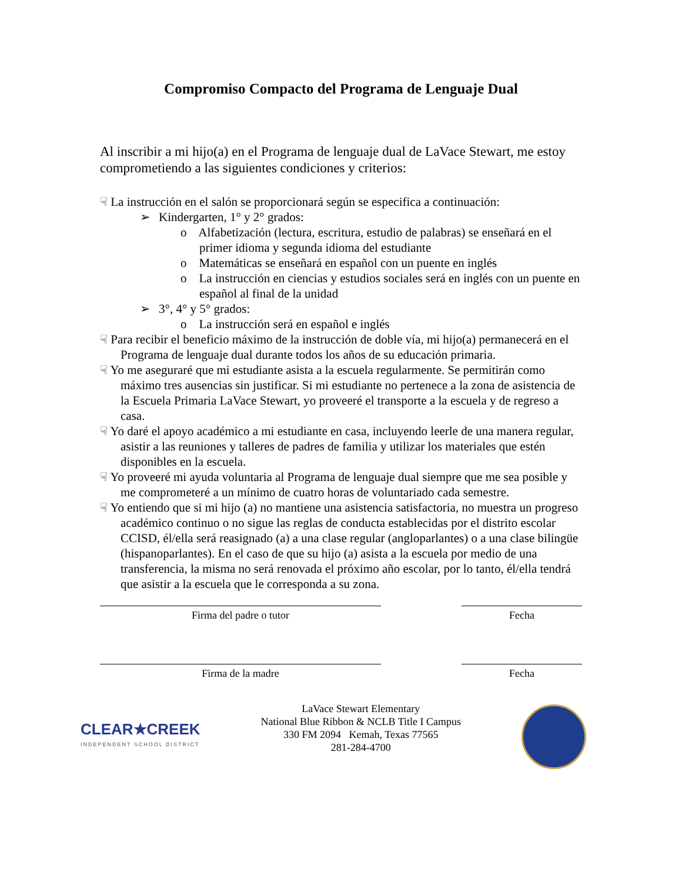Compromiso Compacto del Programa de Lenguaje Dual
Al inscribir a mi hijo(a) en el Programa de lenguaje dual de LaVace Stewart, me estoy comprometiendo a las siguientes condiciones y criterios:
☟ La instrucción en el salón se proporcionará según se especifica a continuación:
➢ Kindergarten, 1° y 2° grados:
o Alfabetización (lectura, escritura, estudio de palabras) se enseñará en el primer idioma y segunda idioma del estudiante
o Matemáticas se enseñará en español con un puente en inglés
o La instrucción en ciencias y estudios sociales será en inglés con un puente en español al final de la unidad
➢ 3°, 4° y 5° grados:
o La instrucción será en español e inglés
☟ Para recibir el beneficio máximo de la instrucción de doble vía, mi hijo(a) permanecerá en el Programa de lenguaje dual durante todos los años de su educación primaria.
☟ Yo me aseguraré que mi estudiante asista a la escuela regularmente. Se permitirán como máximo tres ausencias sin justificar. Si mi estudiante no pertenece a la zona de asistencia de la Escuela Primaria LaVace Stewart, yo proveeré el transporte a la escuela y de regreso a casa.
☟ Yo daré el apoyo académico a mi estudiante en casa, incluyendo leerle de una manera regular, asistir a las reuniones y talleres de padres de familia y utilizar los materiales que estén disponibles en la escuela.
☟ Yo proveeré mi ayuda voluntaria al Programa de lenguaje dual siempre que me sea posible y me comprometeré a un mínimo de cuatro horas de voluntariado cada semestre.
☟ Yo entiendo que si mi hijo (a) no mantiene una asistencia satisfactoria, no muestra un progreso académico continuo o no sigue las reglas de conducta establecidas por el distrito escolar CCISD, él/ella será reasignado (a) a una clase regular (angloparlantes) o a una clase bilingüe (hispanoparlantes). En el caso de que su hijo (a) asista a la escuela por medio de una transferencia, la misma no será renovada el próximo año escolar, por lo tanto, él/ella tendrá que asistir a la escuela que le corresponda a su zona.
Firma del padre o tutor Fecha
Firma de la madre Fecha
CLEAR★CREEK
INDEPENDENT SCHOOL DISTRICT
LaVace Stewart Elementary
National Blue Ribbon & NCLB Title I Campus
330 FM 2094 Kemah, Texas 77565
281-284-4700